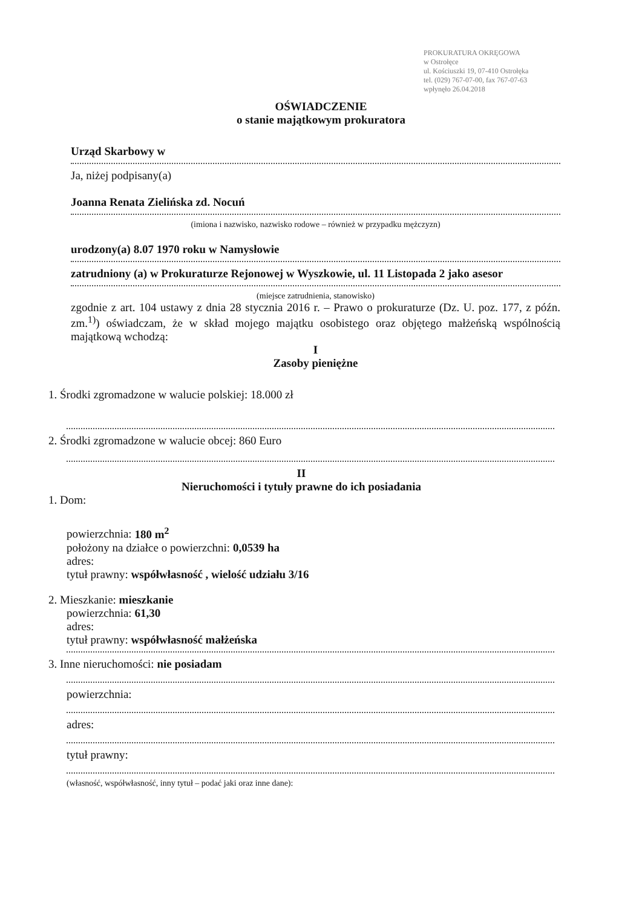PROKURATURA OKRĘGOWA
w Ostrołęce
ul. Kościuszki 19, 07-410 Ostrołęka
tel. (029) 767-07-00, fax 767-07-63
wpłynęło 26.04.2018
OŚWIADCZENIE
o stanie majątkowym prokuratora
Urząd Skarbowy w
Ja, niżej podpisany(a)
Joanna Renata Zielińska zd. Nocuń
(imiona i nazwisko, nazwisko rodowe – również w przypadku mężczyzn)
urodzony(a) 8.07 1970 roku w Namysłowie
zatrudniony (a) w Prokuraturze Rejonowej w Wyszkowie, ul. 11 Listopada 2 jako asesor
(miejsce zatrudnienia, stanowisko)
zgodnie z art. 104 ustawy z dnia 28 stycznia 2016 r. – Prawo o prokuraturze (Dz. U. poz. 177, z późn. zm.<sup>1)</sup>) oświadczam, że w skład mojego majątku osobistego oraz objętego małżeńską wspólnością majątkową wchodzą:
I
Zasoby pieniężne
1. Środki zgromadzone w walucie polskiej: 18.000 zł
2. Środki zgromadzone w walucie obcej: 860 Euro
II
Nieruchomości i tytuły prawne do ich posiadania
1. Dom:
powierzchnia: 180 m<sup>2</sup>
położony na działce o powierzchni: 0,0539 ha
adres:
tytuł prawny: współwłasność , wielość udziału 3/16
2. Mieszkanie: mieszkanie
powierzchnia: 61,30
adres:
tytuł prawny: współwłasność małżeńska
3. Inne nieruchomości: nie posiadam
powierzchnia:
adres:
tytuł prawny:
(własność, współwłasność, inny tytuł – podać jaki oraz inne dane):